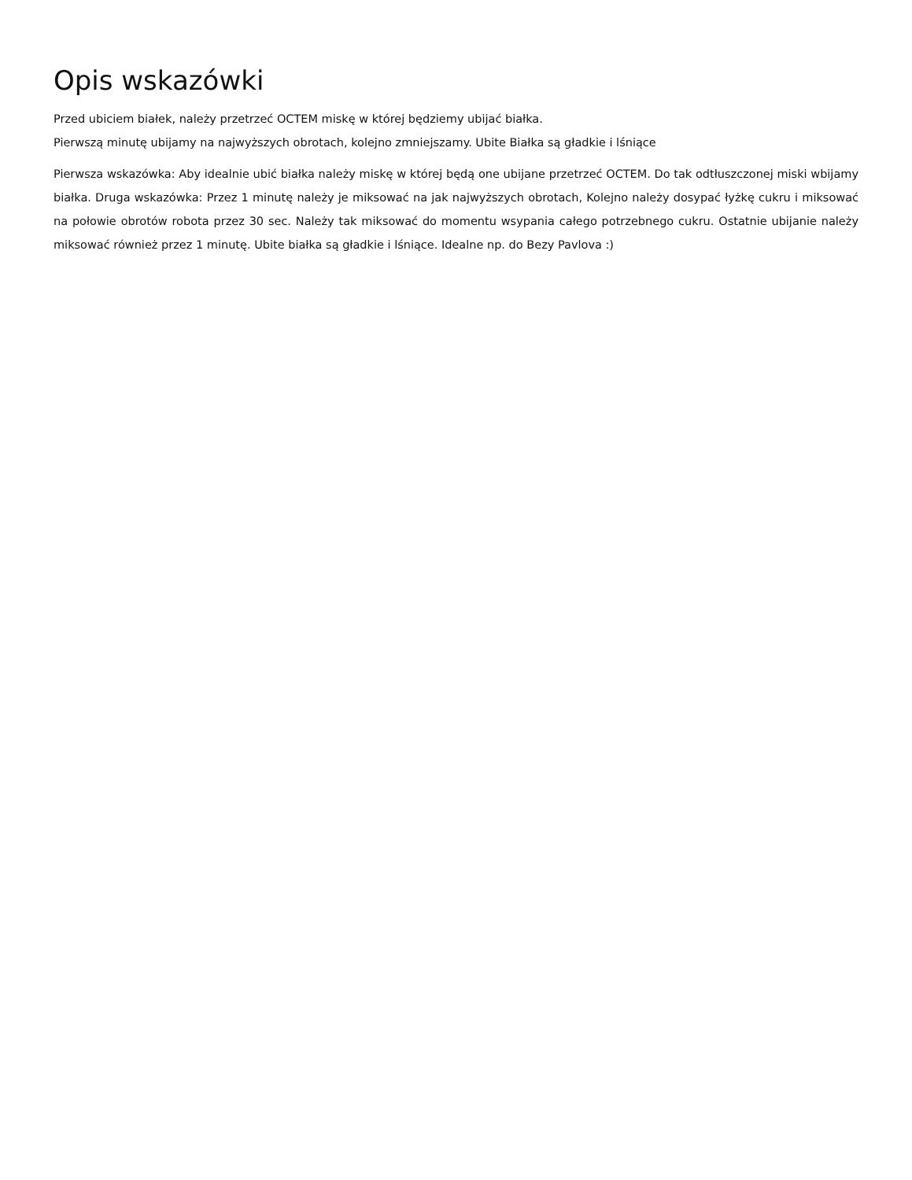Opis wskazówki
Przed ubiciem białek, należy przetrzeć OCTEM miskę w której będziemy ubijać białka.
Pierwszą minutę ubijamy na najwyższych obrotach, kolejno zmniejszamy. Ubite Białka są gładkie i lśniące
Pierwsza wskazówka: Aby idealnie ubić białka należy miskę w której będą one ubijane przetrzeć OCTEM. Do tak odtłuszczonej miski wbijamy białka. Druga wskazówka: Przez 1 minutę należy je miksować na jak najwyższych obrotach, Kolejno należy dosypać łyżkę cukru i miksować na połowie obrotów robota przez 30 sec. Należy tak miksować do momentu wsypania całego potrzebnego cukru. Ostatnie ubijanie należy miksować również przez 1 minutę. Ubite białka są gładkie i lśniące. Idealne np. do Bezy Pavlova :)